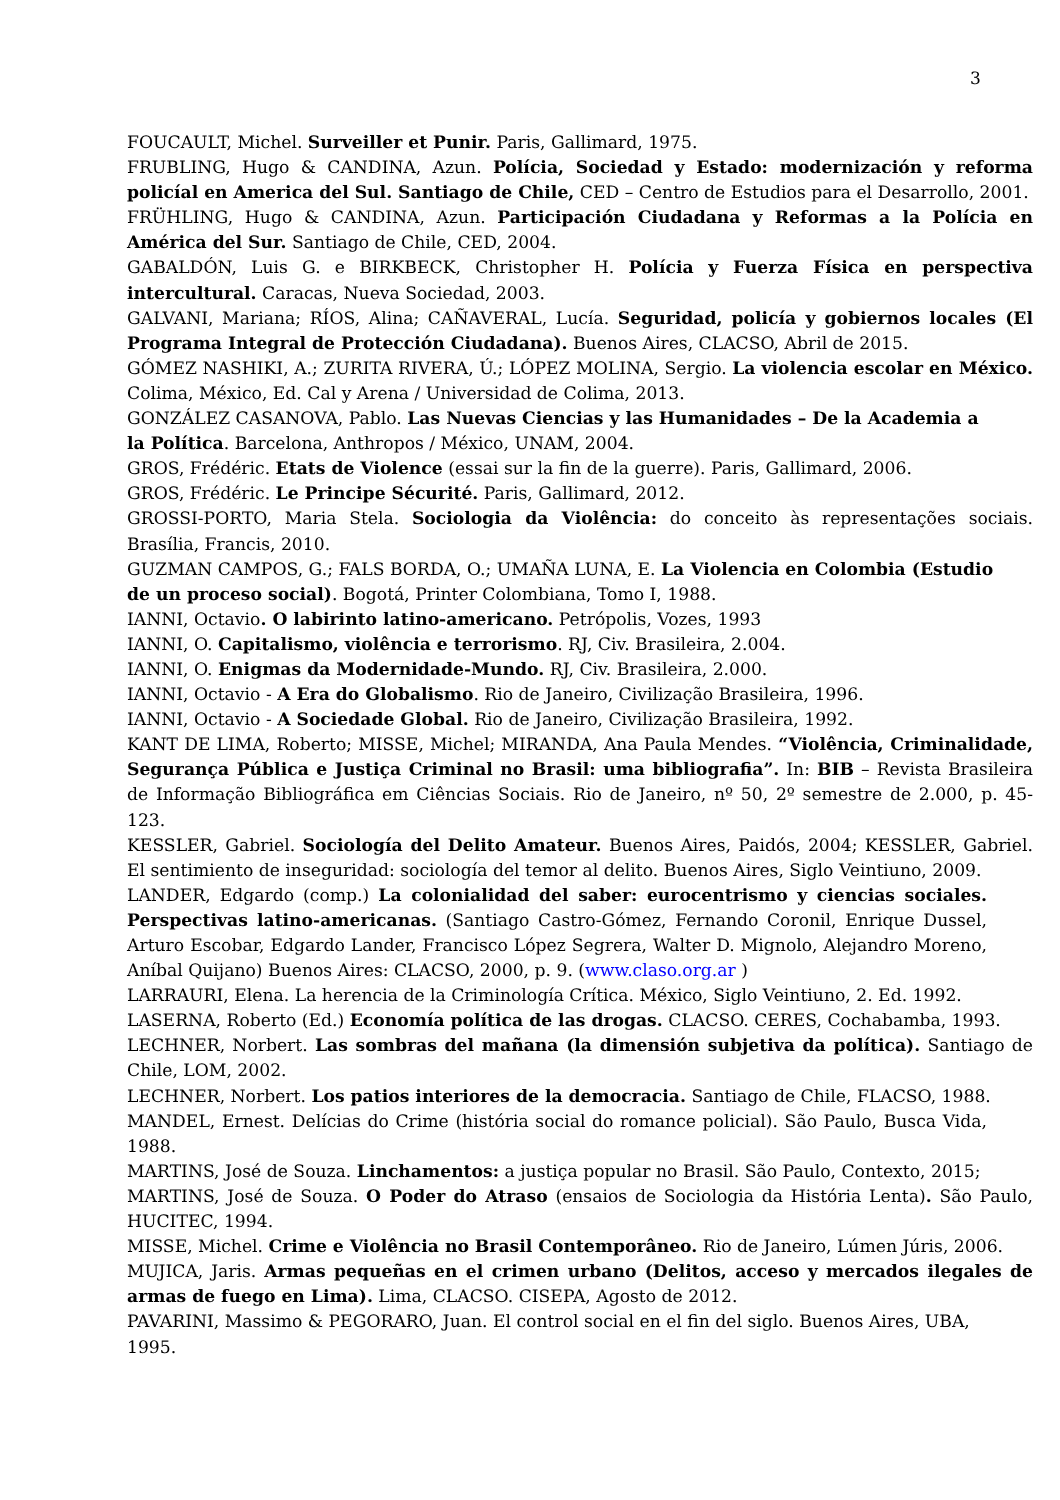3
FOUCAULT, Michel. Surveiller et Punir. Paris, Gallimard, 1975.
FRUBLING, Hugo & CANDINA, Azun. Polícia, Sociedad y Estado: modernización y reforma policíal en America del Sul. Santiago de Chile, CED – Centro de Estudios para el Desarrollo, 2001.
FRÜHLING, Hugo & CANDINA, Azun. Participación Ciudadana y Reformas a la Polícia en América del Sur. Santiago de Chile, CED, 2004.
GABALDÓN, Luis G. e BIRKBECK, Christopher H. Polícia y Fuerza Física en perspectiva intercultural. Caracas, Nueva Sociedad, 2003.
GALVANI, Mariana; RÍOS, Alina; CAÑAVERAL, Lucía. Seguridad, policía y gobiernos locales (El Programa Integral de Protección Ciudadana). Buenos Aires, CLACSO, Abril de 2015.
GÓMEZ NASHIKI, A.; ZURITA RIVERA, Ú.; LÓPEZ MOLINA, Sergio. La violencia escolar en México. Colima, México, Ed. Cal y Arena / Universidad de Colima, 2013.
GONZÁLEZ CASANOVA, Pablo. Las Nuevas Ciencias y las Humanidades – De la Academia a
la Política. Barcelona, Anthropos / México, UNAM, 2004.
GROS, Frédéric. Etats de Violence (essai sur la fin de la guerre). Paris, Gallimard, 2006.
GROS, Frédéric. Le Principe Sécurité. Paris, Gallimard, 2012.
GROSSI-PORTO, Maria Stela. Sociologia da Violência: do conceito às representações sociais. Brasília, Francis, 2010.
GUZMAN CAMPOS, G.; FALS BORDA, O.; UMAÑA LUNA, E. La Violencia en Colombia (Estudio
de un proceso social). Bogotá, Printer Colombiana, Tomo I, 1988.
IANNI, Octavio. O labirinto latino-americano. Petrópolis, Vozes, 1993
IANNI, O. Capitalismo, violência e terrorismo. RJ, Civ. Brasileira, 2.004.
IANNI, O. Enigmas da Modernidade-Mundo. RJ, Civ. Brasileira, 2.000.
IANNI, Octavio - A Era do Globalismo. Rio de Janeiro, Civilização Brasileira, 1996.
IANNI, Octavio - A Sociedade Global. Rio de Janeiro, Civilização Brasileira, 1992.
KANT DE LIMA, Roberto; MISSE, Michel; MIRANDA, Ana Paula Mendes. “Violência, Criminalidade, Segurança Pública e Justiça Criminal no Brasil: uma bibliografia”. In: BIB – Revista Brasileira de Informação Bibliográfica em Ciências Sociais. Rio de Janeiro, nº 50, 2º semestre de 2.000, p. 45-123.
KESSLER, Gabriel. Sociología del Delito Amateur. Buenos Aires, Paidós, 2004; KESSLER, Gabriel. El sentimiento de inseguridad: sociología del temor al delito. Buenos Aires, Siglo Veintiuno, 2009.
LANDER, Edgardo (comp.) La colonialidad del saber: eurocentrismo y ciencias sociales. Perspectivas latino-americanas. (Santiago Castro-Gómez, Fernando Coronil, Enrique Dussel, Arturo Escobar, Edgardo Lander, Francisco López Segrera, Walter D. Mignolo, Alejandro Moreno, Aníbal Quijano) Buenos Aires: CLACSO, 2000, p. 9. (www.claso.org.ar )
LARRAURI, Elena. La herencia de la Criminología Crítica. México, Siglo Veintiuno, 2. Ed. 1992.
LASERNA, Roberto (Ed.) Economía política de las drogas. CLACSO. CERES, Cochabamba, 1993.
LECHNER, Norbert. Las sombras del mañana (la dimensión subjetiva da política). Santiago de Chile, LOM, 2002.
LECHNER, Norbert. Los patios interiores de la democracia. Santiago de Chile, FLACSO, 1988.
MANDEL, Ernest. Delícias do Crime (história social do romance policial). São Paulo, Busca Vida, 1988.
MARTINS, José de Souza. Linchamentos: a justiça popular no Brasil. São Paulo, Contexto, 2015;
MARTINS, José de Souza. O Poder do Atraso (ensaios de Sociologia da História Lenta). São Paulo, HUCITEC, 1994.
MISSE, Michel. Crime e Violência no Brasil Contemporâneo. Rio de Janeiro, Lúmen Júris, 2006.
MUJICA, Jaris. Armas pequeñas en el crimen urbano (Delitos, acceso y mercados ilegales de armas de fuego en Lima). Lima, CLACSO. CISEPA, Agosto de 2012.
PAVARINI, Massimo & PEGORARO, Juan. El control social en el fin del siglo. Buenos Aires, UBA, 1995.